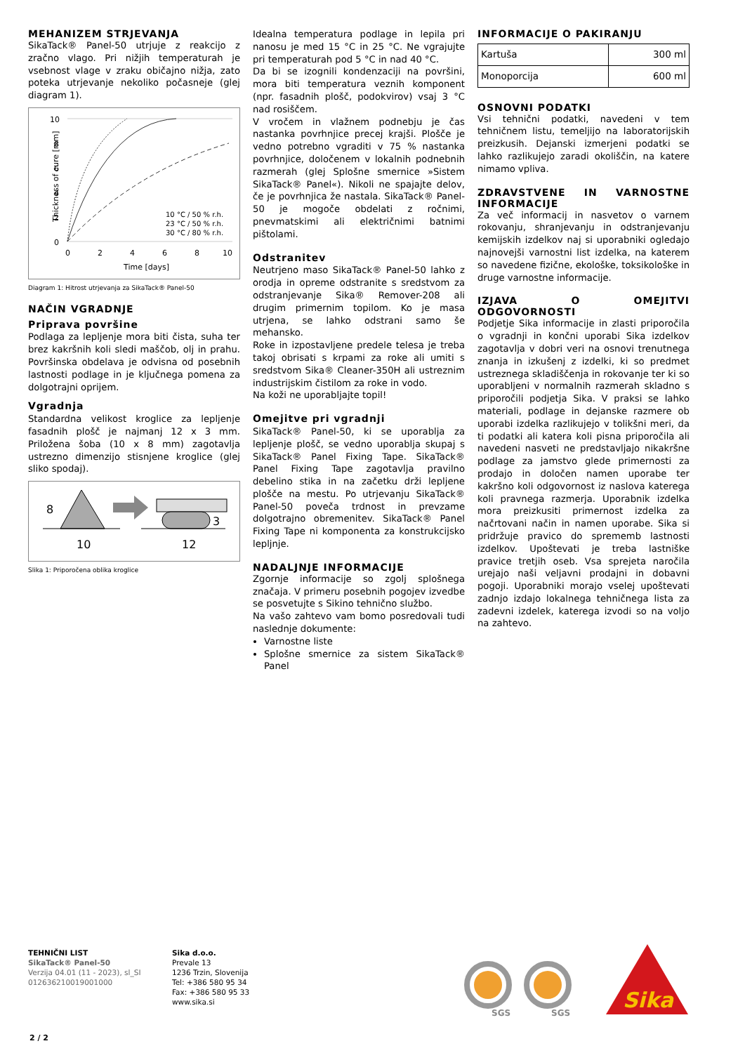MEHANIZEM STRJEVANJA
SikaTack® Panel-50 utrjuje z reakcijo z zračno vlago. Pri nižjih temperaturah je vsebnost vlage v zraku običajno nižja, zato poteka utrjevanje nekoliko počasneje (glej diagram 1).
Thickness of cure [mm]
10
8
6
4
2
0
0
2
4
6
8
10
Time [days]
10 °C / 50 % r.h.
23 °C / 50 % r.h.
30 °C / 80 % r.h.
Diagram 1: Hitrost utrjevanja za SikaTack® Panel-50
NAČIN VGRADNJE
Priprava površine
Podlaga za lepljenje mora biti čista, suha ter brez kakršnih koli sledi maščob, olj in prahu. Površinska obdelava je odvisna od posebnih lastnosti podlage in je ključnega pomena za dolgotrajni oprijem.
Vgradnja
Standardna velikost kroglice za lepljenje fasadnih plošč je najmanj 12 x 3 mm. Priložena šoba (10 x 8 mm) zagotavlja ustrezno dimenzijo stisnjene kroglice (glej sliko spodaj).
8
10
3
12
Slika 1: Priporočena oblika kroglice
Idealna temperatura podlage in lepila pri nanosu je med 15 °C in 25 °C. Ne vgrajujte pri temperaturah pod 5 °C in nad 40 °C.
Da bi se izognili kondenzaciji na površini, mora biti temperatura veznih komponent (npr. fasadnih plošč, podokvirov) vsaj 3 °C nad rosiščem.
V vročem in vlažnem podnebju je čas nastanka povrhnjice precej krajši. Plošče je vedno potrebno vgraditi v 75 % nastanka povrhnjice, določenem v lokalnih podnebnih razmerah (glej Splošne smernice »Sistem SikaTack® Panel«). Nikoli ne spajajte delov, če je povrhnjica že nastala. SikaTack® Panel-50 je mogoče obdelati z ročnimi, pnevmatskimi ali električnimi batnimi pištolami.
Odstranitev
Neutrjeno maso SikaTack® Panel-50 lahko z orodja in opreme odstranite s sredstvom za odstranjevanje Sika® Remover-208 ali drugim primernim topilom. Ko je masa utrjena, se lahko odstrani samo še mehansko.
Roke in izpostavljene predele telesa je treba takoj obrisati s krpami za roke ali umiti s sredstvom Sika® Cleaner-350H ali ustreznim industrijskim čistilom za roke in vodo.
Na koži ne uporabljajte topil!
Omejitve pri vgradnji
SikaTack® Panel-50, ki se uporablja za lepljenje plošč, se vedno uporablja skupaj s SikaTack® Panel Fixing Tape. SikaTack® Panel Fixing Tape zagotavlja pravilno debelino stika in na začetku drži lepljene plošče na mestu. Po utrjevanju SikaTack® Panel-50 poveča trdnost in prevzame dolgotrajno obremenitev. SikaTack® Panel Fixing Tape ni komponenta za konstrukcijsko lepljnje.
NADALJNJE INFORMACIJE
Zgornje informacije so zgolj splošnega značaja. V primeru posebnih pogojev izvedbe se posvetujte s Sikino tehnično službo.
Na vašo zahtevo vam bomo posredovali tudi naslednje dokumente:
Varnostne liste
Splošne smernice za sistem SikaTack® Panel
INFORMACIJE O PAKIRANJU
| Kartuša | 300 ml |
| Monoporcija | 600 ml |
OSNOVNI PODATKI
Vsi tehnični podatki, navedeni v tem tehničnem listu, temeljijo na laboratorijskih preizkusih. Dejanski izmerjeni podatki se lahko razlikujejo zaradi okoliščin, na katere nimamo vpliva.
ZDRAVSTVENE IN VARNOSTNE INFORMACIJE
Za več informacij in nasvetov o varnem rokovanju, shranjevanju in odstranjevanju kemijskih izdelkov naj si uporabniki ogledajo najnovejši varnostni list izdelka, na katerem so navedene fizične, ekološke, toksikološke in druge varnostne informacije.
IZJAVA O OMEJITVI ODGOVORNOSTI
Podjetje Sika informacije in zlasti priporočila o vgradnji in končni uporabi Sika izdelkov zagotavlja v dobri veri na osnovi trenutnega znanja in izkušenj z izdelki, ki so predmet ustreznega skladiščenja in rokovanje ter ki so uporabljeni v normalnih razmerah skladno s priporočili podjetja Sika. V praksi se lahko materiali, podlage in dejanske razmere ob uporabi izdelka razlikujejo v tolikšni meri, da ti podatki ali katera koli pisna priporočila ali navedeni nasveti ne predstavljajo nikakršne podlage za jamstvo glede primernosti za prodajo in določen namen uporabe ter kakršno koli odgovornost iz naslova katerega koli pravnega razmerja. Uporabnik izdelka mora preizkusiti primernost izdelka za načrtovani način in namen uporabe. Sika si pridržuje pravico do sprememb lastnosti izdelkov. Upoštevati je treba lastniške pravice tretjih oseb. Vsa sprejeta naročila urejajo naši veljavni prodajni in dobavni pogoji. Uporabniki morajo vselej upoštevati zadnjo izdajo lokalnega tehničnega lista za zadevni izdelek, katerega izvodi so na voljo na zahtevo.
TEHNIČNI LIST
SikaTack® Panel-50
Verzija 04.01 (11 - 2023), sl_SI
012636210019001000
Sika d.o.o.
Prevale 13
1236 Trzin, Slovenija
Tel: +386 580 95 34
Fax: +386 580 95 33
www.sika.si
SGS
SGS
Sika
2 / 2